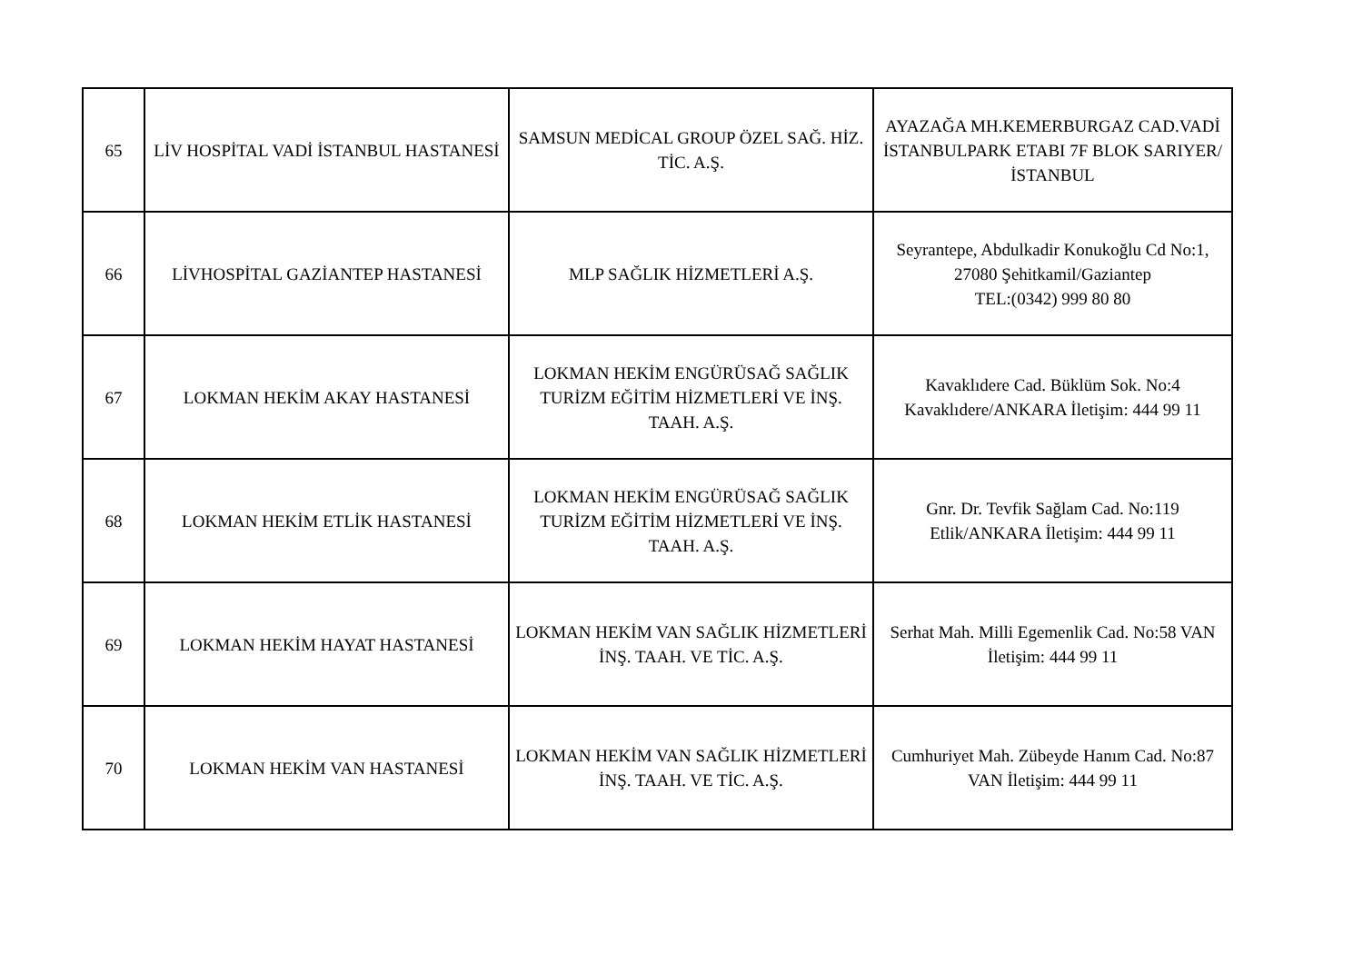| 65 | LİV HOSPİTAL VADİ İSTANBUL HASTANESİ | SAMSUN MEDİCAL GROUP ÖZEL SAĞ. HİZ. TİC. A.Ş. | AYAZAĞA MH.KEMERBURGAZ CAD.VADİ İSTANBULPARK ETABI 7F BLOK SARIYER/İSTANBUL |
| 66 | LİVHOSPİTAL GAZİANTEP HASTANESİ | MLP SAĞLIK HİZMETLERİ A.Ş. | Seyrantepe, Abdulkadir Konukoğlu Cd No:1, 27080 Şehitkamil/Gaziantep TEL:(0342) 999 80 80 |
| 67 | LOKMAN HEKİM AKAY HASTANESİ | LOKMAN HEKİM ENGÜRÜSAĞ SAĞLIK TURİZM EĞİTİM HİZMETLERİ VE İNŞ. TAAH. A.Ş. | Kavaklıdere Cad. Büklüm Sok. No:4 Kavaklıdere/ANKARA İletişim: 444 99 11 |
| 68 | LOKMAN HEKİM ETLİK HASTANESİ | LOKMAN HEKİM ENGÜRÜSAĞ SAĞLIK TURİZM EĞİTİM HİZMETLERİ VE İNŞ. TAAH. A.Ş. | Gnr. Dr. Tevfik Sağlam Cad. No:119 Etlik/ANKARA İletişim: 444 99 11 |
| 69 | LOKMAN HEKİM HAYAT HASTANESİ | LOKMAN HEKİM VAN SAĞLIK HİZMETLERİ İNŞ. TAAH. VE TİC. A.Ş. | Serhat Mah. Milli Egemenlik Cad. No:58 VAN İletişim: 444 99 11 |
| 70 | LOKMAN HEKİM VAN HASTANESİ | LOKMAN HEKİM VAN SAĞLIK HİZMETLERİ İNŞ. TAAH. VE TİC. A.Ş. | Cumhuriyet Mah. Zübeyde Hanım Cad. No:87 VAN İletişim: 444 99 11 |